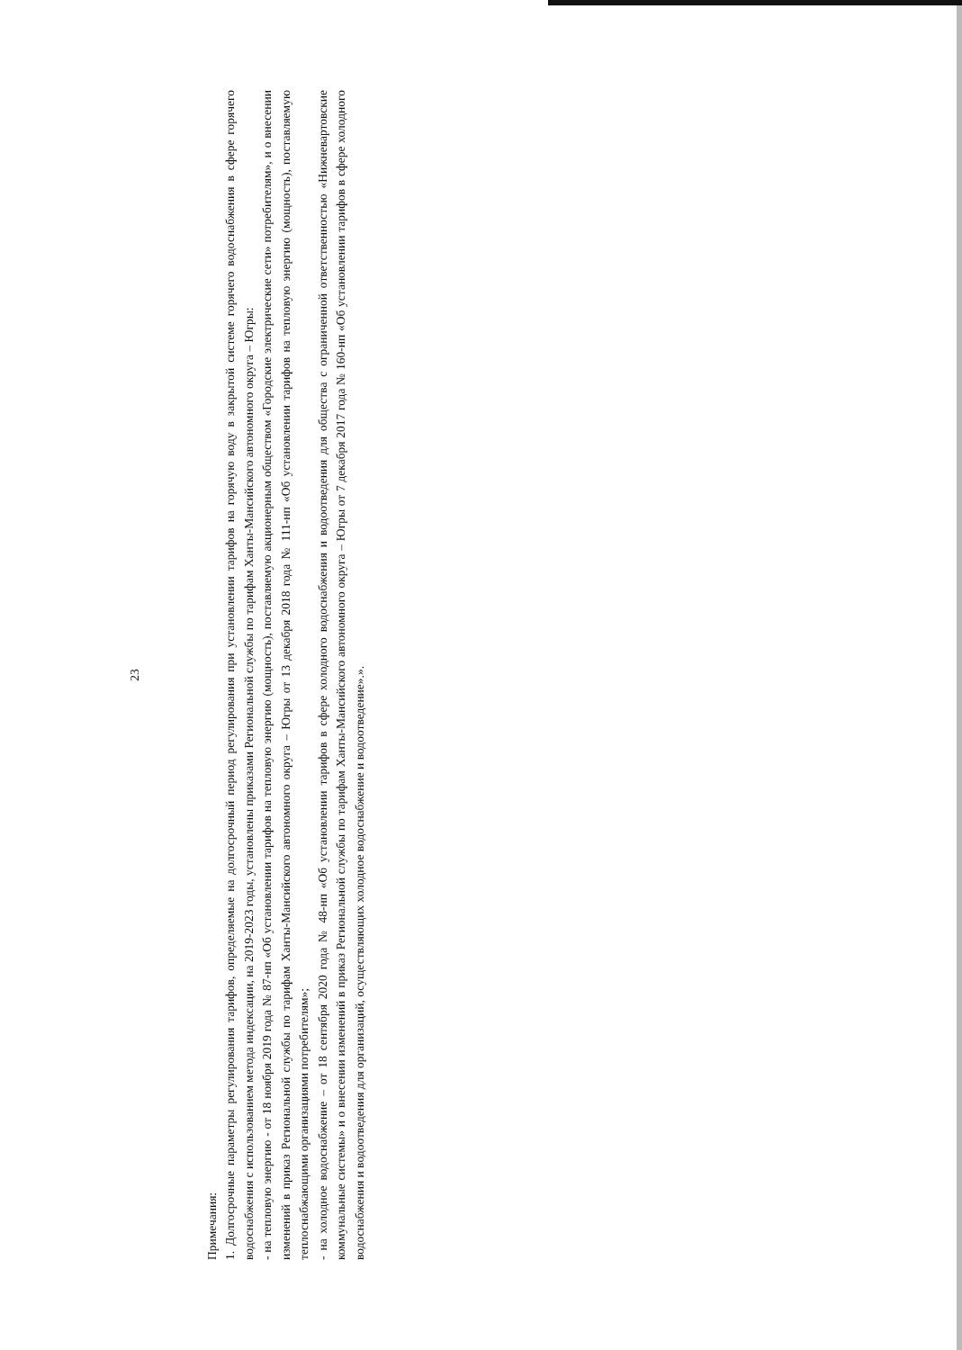23
Примечания:
1. Долгосрочные параметры регулирования тарифов, определяемые на долгосрочный период регулирования при установлении тарифов на горячую воду в закрытой системе горячего водоснабжения в сфере горячего водоснабжения с использованием метода индексации, на 2019-2023 годы, установлены приказами Региональной службы по тарифам Ханты-Мансийского автономного округа – Югры:
- на тепловую энергию - от 18 ноября 2019 года № 87-нп «Об установлении тарифов на тепловую энергию (мощность), поставляемую акционерным обществом «Городские электрические сети» потребителям», и о внесении изменений в приказ Региональной службы по тарифам Ханты-Мансийского автономного округа – Югры от 13 декабря 2018 года № 111-нп «Об установлении тарифов на тепловую энергию (мощность), поставляемую теплоснабжающими организациями потребителям»;
- на холодное водоснабжение – от 18 сентября 2020 года № 48-нп «Об установлении тарифов в сфере холодного водоснабжения и водоотведения для общества с ограниченной ответственностью «Нижневартовские коммунальные системы» и о внесении изменений в приказ Региональной службы по тарифам Ханты-Мансийского автономного округа – Югры от 7 декабря 2017 года № 160-нп «Об установлении тарифов в сфере холодного водоснабжения и водоотведения для организаций, осуществляющих холодное водоснабжение и водоотведение».».